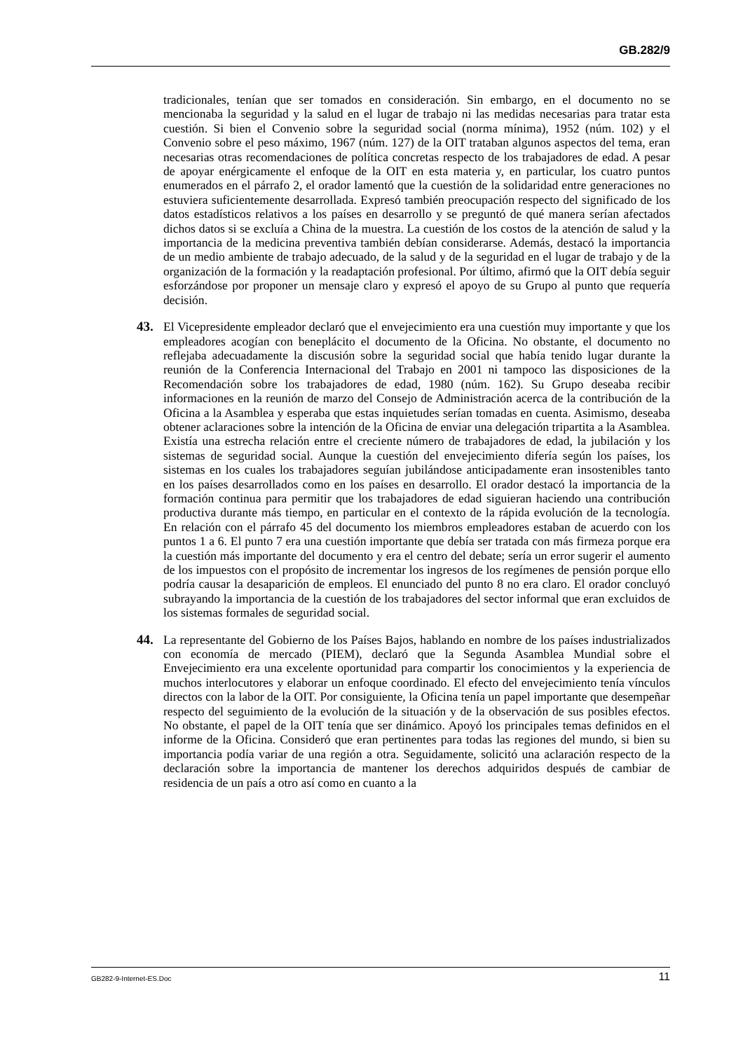GB.282/9
tradicionales, tenían que ser tomados en consideración. Sin embargo, en el documento no se mencionaba la seguridad y la salud en el lugar de trabajo ni las medidas necesarias para tratar esta cuestión. Si bien el Convenio sobre la seguridad social (norma mínima), 1952 (núm. 102) y el Convenio sobre el peso máximo, 1967 (núm. 127) de la OIT trataban algunos aspectos del tema, eran necesarias otras recomendaciones de política concretas respecto de los trabajadores de edad. A pesar de apoyar enérgicamente el enfoque de la OIT en esta materia y, en particular, los cuatro puntos enumerados en el párrafo 2, el orador lamentó que la cuestión de la solidaridad entre generaciones no estuviera suficientemente desarrollada. Expresó también preocupación respecto del significado de los datos estadísticos relativos a los países en desarrollo y se preguntó de qué manera serían afectados dichos datos si se excluía a China de la muestra. La cuestión de los costos de la atención de salud y la importancia de la medicina preventiva también debían considerarse. Además, destacó la importancia de un medio ambiente de trabajo adecuado, de la salud y de la seguridad en el lugar de trabajo y de la organización de la formación y la readaptación profesional. Por último, afirmó que la OIT debía seguir esforzándose por proponer un mensaje claro y expresó el apoyo de su Grupo al punto que requería decisión.
43. El Vicepresidente empleador declaró que el envejecimiento era una cuestión muy importante y que los empleadores acogían con beneplácito el documento de la Oficina. No obstante, el documento no reflejaba adecuadamente la discusión sobre la seguridad social que había tenido lugar durante la reunión de la Conferencia Internacional del Trabajo en 2001 ni tampoco las disposiciones de la Recomendación sobre los trabajadores de edad, 1980 (núm. 162). Su Grupo deseaba recibir informaciones en la reunión de marzo del Consejo de Administración acerca de la contribución de la Oficina a la Asamblea y esperaba que estas inquietudes serían tomadas en cuenta. Asimismo, deseaba obtener aclaraciones sobre la intención de la Oficina de enviar una delegación tripartita a la Asamblea. Existía una estrecha relación entre el creciente número de trabajadores de edad, la jubilación y los sistemas de seguridad social. Aunque la cuestión del envejecimiento difería según los países, los sistemas en los cuales los trabajadores seguían jubilándose anticipadamente eran insostenibles tanto en los países desarrollados como en los países en desarrollo. El orador destacó la importancia de la formación continua para permitir que los trabajadores de edad siguieran haciendo una contribución productiva durante más tiempo, en particular en el contexto de la rápida evolución de la tecnología. En relación con el párrafo 45 del documento los miembros empleadores estaban de acuerdo con los puntos 1 a 6. El punto 7 era una cuestión importante que debía ser tratada con más firmeza porque era la cuestión más importante del documento y era el centro del debate; sería un error sugerir el aumento de los impuestos con el propósito de incrementar los ingresos de los regímenes de pensión porque ello podría causar la desaparición de empleos. El enunciado del punto 8 no era claro. El orador concluyó subrayando la importancia de la cuestión de los trabajadores del sector informal que eran excluidos de los sistemas formales de seguridad social.
44. La representante del Gobierno de los Países Bajos, hablando en nombre de los países industrializados con economía de mercado (PIEM), declaró que la Segunda Asamblea Mundial sobre el Envejecimiento era una excelente oportunidad para compartir los conocimientos y la experiencia de muchos interlocutores y elaborar un enfoque coordinado. El efecto del envejecimiento tenía vínculos directos con la labor de la OIT. Por consiguiente, la Oficina tenía un papel importante que desempeñar respecto del seguimiento de la evolución de la situación y de la observación de sus posibles efectos. No obstante, el papel de la OIT tenía que ser dinámico. Apoyó los principales temas definidos en el informe de la Oficina. Consideró que eran pertinentes para todas las regiones del mundo, si bien su importancia podía variar de una región a otra. Seguidamente, solicitó una aclaración respecto de la declaración sobre la importancia de mantener los derechos adquiridos después de cambiar de residencia de un país a otro así como en cuanto a la
GB282-9-Internet-ES.Doc 11